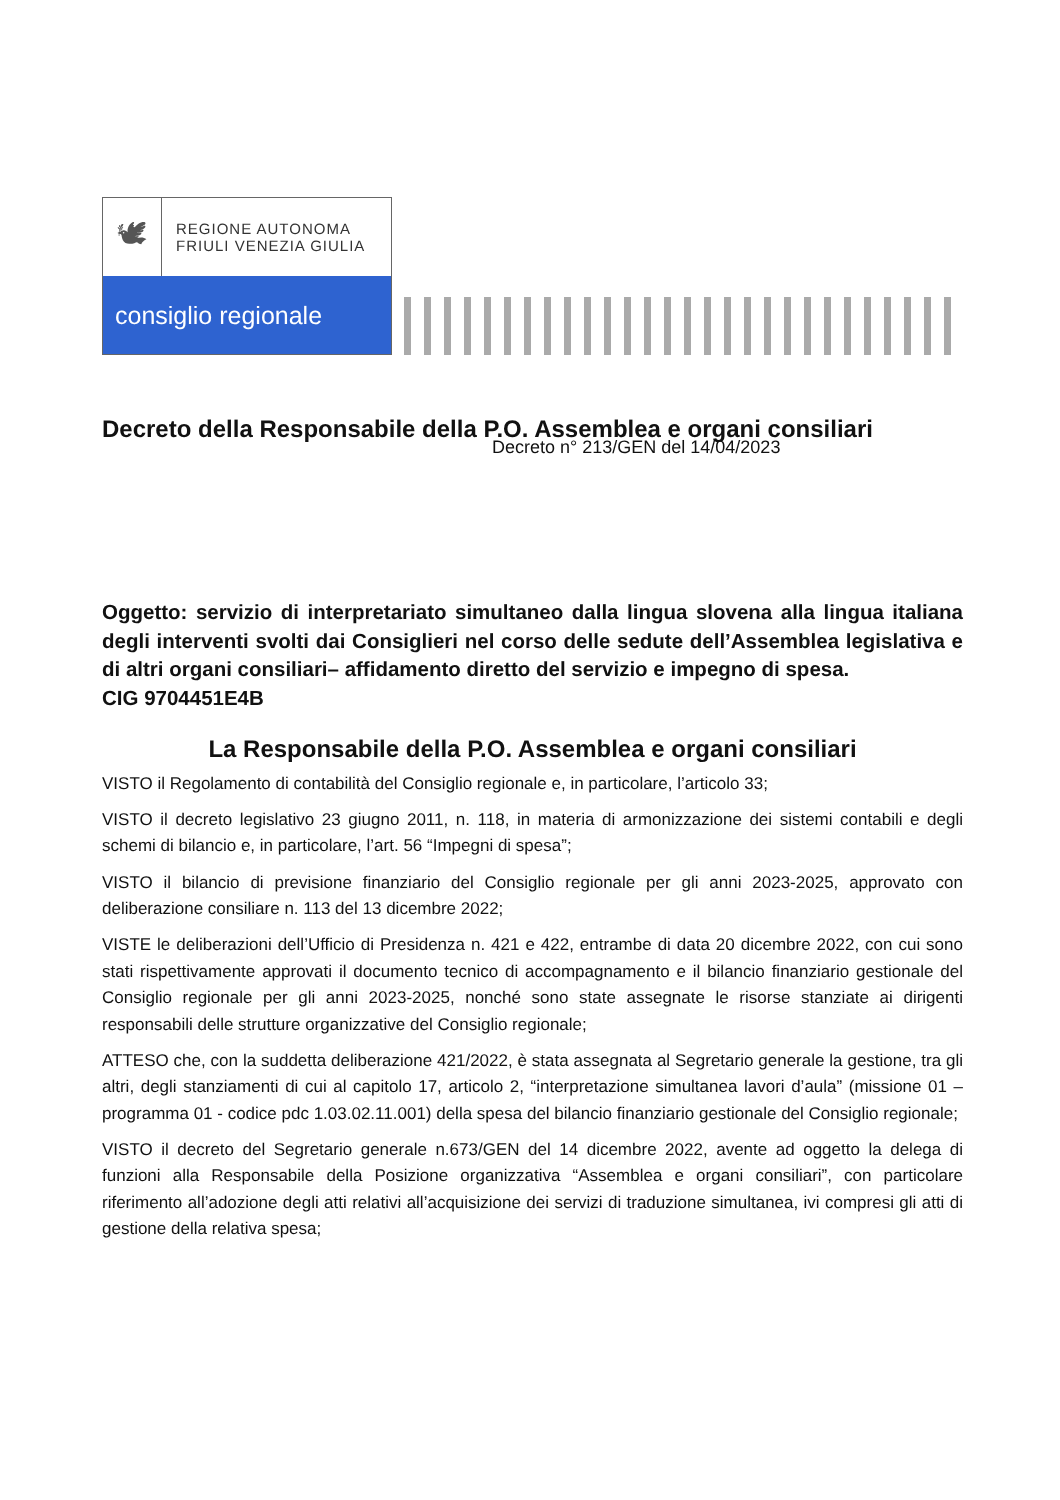🕊
REGIONE AUTONOMA
FRIULI VENEZIA GIULIA
consiglio regionale
Decreto della Responsabile della P.O. Assemblea e organi consiliari
Decreto n° 213/GEN del 14/04/2023
Oggetto: servizio di interpretariato simultaneo dalla lingua slovena alla lingua italiana degli interventi svolti dai Consiglieri nel corso delle sedute dell’Assemblea legislativa e di altri organi consiliari– affidamento diretto del servizio e impegno di spesa.
CIG 9704451E4B
La Responsabile della P.O. Assemblea e organi consiliari
VISTO il Regolamento di contabilità del Consiglio regionale e, in particolare, l’articolo 33;
VISTO il decreto legislativo 23 giugno 2011, n. 118, in materia di armonizzazione dei sistemi contabili e degli schemi di bilancio e, in particolare, l’art. 56 “Impegni di spesa”;
VISTO il bilancio di previsione finanziario del Consiglio regionale per gli anni 2023-2025, approvato con deliberazione consiliare n. 113 del 13 dicembre 2022;
VISTE le deliberazioni dell’Ufficio di Presidenza n. 421 e 422, entrambe di data 20 dicembre 2022, con cui sono stati rispettivamente approvati il documento tecnico di accompagnamento e il bilancio finanziario gestionale del Consiglio regionale per gli anni 2023-2025, nonché sono state assegnate le risorse stanziate ai dirigenti responsabili delle strutture organizzative del Consiglio regionale;
ATTESO che, con la suddetta deliberazione 421/2022, è stata assegnata al Segretario generale la gestione, tra gli altri, degli stanziamenti di cui al capitolo 17, articolo 2, “interpretazione simultanea lavori d’aula” (missione 01 – programma 01 - codice pdc 1.03.02.11.001) della spesa del bilancio finanziario gestionale del Consiglio regionale;
VISTO il decreto del Segretario generale n.673/GEN del 14 dicembre 2022, avente ad oggetto la delega di funzioni alla Responsabile della Posizione organizzativa “Assemblea e organi consiliari”, con particolare riferimento all’adozione degli atti relativi all’acquisizione dei servizi di traduzione simultanea, ivi compresi gli atti di gestione della relativa spesa;